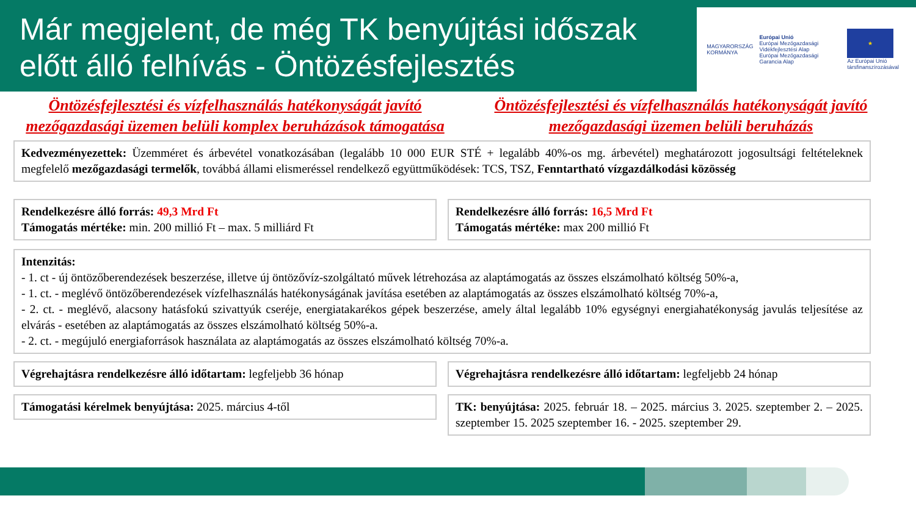Már megjelent, de még TK benyújtási időszak előtt álló felhívás - Öntözésfejlesztés
MAGYARORSZÁG
KORMÁNYA
Európai Unió
Európai Mezőgazdasági Vidékfejlesztési Alap
Európai Mezőgazdasági Garancia Alap
★
Az Európai Unió társfinanszírozásával
Öntözésfejlesztési és vízfelhasználás hatékonyságát javító mezőgazdasági üzemen belüli komplex beruházások támogatása
Öntözésfejlesztési és vízfelhasználás hatékonyságát javító mezőgazdasági üzemen belüli beruházás
Kedvezményezettek: Üzemméret és árbevétel vonatkozásában (legalább 10 000 EUR STÉ + legalább 40%-os mg. árbevétel) meghatározott jogosultsági feltételeknek megfelelő mezőgazdasági termelők, továbbá állami elismeréssel rendelkező együttműködések: TCS, TSZ, Fenntartható vízgazdálkodási közösség
Rendelkezésre álló forrás: 49,3 Mrd Ft
Támogatás mértéke: min. 200 millió Ft – max. 5 milliárd Ft
Rendelkezésre álló forrás: 16,5 Mrd Ft
Támogatás mértéke: max 200 millió Ft
Intenzitás:
- 1. ct - új öntözőberendezések beszerzése, illetve új öntözővíz-szolgáltató művek létrehozása az alaptámogatás az összes elszámolható költség 50%-a,
- 1. ct. - meglévő öntözőberendezések vízfelhasználás hatékonyságának javítása esetében az alaptámogatás az összes elszámolható költség 70%-a,
- 2. ct. - meglévő, alacsony hatásfokú szivattyúk cseréje, energiatakarékos gépek beszerzése, amely által legalább 10% egységnyi energiahatékonyság javulás teljesítése az elvárás - esetében az alaptámogatás az összes elszámolható költség 50%-a.
- 2. ct. - megújuló energiaforrások használata az alaptámogatás az összes elszámolható költség 70%-a.
Végrehajtásra rendelkezésre álló időtartam: legfeljebb 36 hónap
Végrehajtásra rendelkezésre álló időtartam: legfeljebb 24 hónap
Támogatási kérelmek benyújtása: 2025. március 4-től
TK: benyújtása: 2025. február 18. – 2025. március 3. 2025. szeptember 2. – 2025. szeptember 15. 2025 szeptember 16. - 2025. szeptember 29.